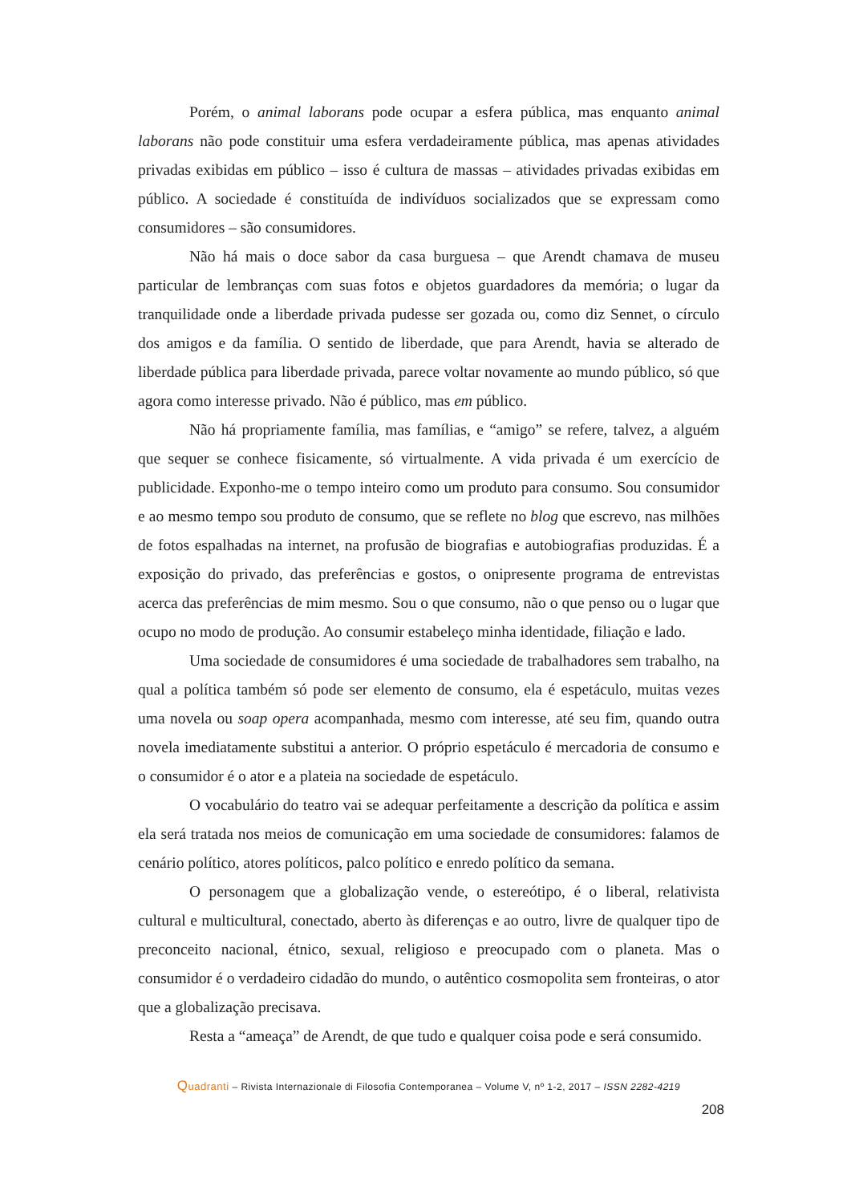Porém, o animal laborans pode ocupar a esfera pública, mas enquanto animal laborans não pode constituir uma esfera verdadeiramente pública, mas apenas atividades privadas exibidas em público – isso é cultura de massas – atividades privadas exibidas em público. A sociedade é constituída de indivíduos socializados que se expressam como consumidores – são consumidores.
Não há mais o doce sabor da casa burguesa – que Arendt chamava de museu particular de lembranças com suas fotos e objetos guardadores da memória; o lugar da tranquilidade onde a liberdade privada pudesse ser gozada ou, como diz Sennet, o círculo dos amigos e da família. O sentido de liberdade, que para Arendt, havia se alterado de liberdade pública para liberdade privada, parece voltar novamente ao mundo público, só que agora como interesse privado. Não é público, mas em público.
Não há propriamente família, mas famílias, e “amigo” se refere, talvez, a alguém que sequer se conhece fisicamente, só virtualmente. A vida privada é um exercício de publicidade. Exponho-me o tempo inteiro como um produto para consumo. Sou consumidor e ao mesmo tempo sou produto de consumo, que se reflete no blog que escrevo, nas milhões de fotos espalhadas na internet, na profusão de biografias e autobiografias produzidas. É a exposição do privado, das preferências e gostos, o onipresente programa de entrevistas acerca das preferências de mim mesmo. Sou o que consumo, não o que penso ou o lugar que ocupo no modo de produção. Ao consumir estabeleço minha identidade, filiação e lado.
Uma sociedade de consumidores é uma sociedade de trabalhadores sem trabalho, na qual a política também só pode ser elemento de consumo, ela é espetáculo, muitas vezes uma novela ou soap opera acompanhada, mesmo com interesse, até seu fim, quando outra novela imediatamente substitui a anterior. O próprio espetáculo é mercadoria de consumo e o consumidor é o ator e a plateia na sociedade de espetáculo.
O vocabulário do teatro vai se adequar perfeitamente a descrição da política e assim ela será tratada nos meios de comunicação em uma sociedade de consumidores: falamos de cenário político, atores políticos, palco político e enredo político da semana.
O personagem que a globalização vende, o estereótipo, é o liberal, relativista cultural e multicultural, conectado, aberto às diferenças e ao outro, livre de qualquer tipo de preconceito nacional, étnico, sexual, religioso e preocupado com o planeta. Mas o consumidor é o verdadeiro cidadão do mundo, o autêntico cosmopolita sem fronteiras, o ator que a globalização precisava.
Resta a “ameaça” de Arendt, de que tudo e qualquer coisa pode e será consumido.
Quadranti – Rivista Internazionale di Filosofia Contemporanea – Volume V, nº 1-2, 2017 – ISSN 2282-4219
208